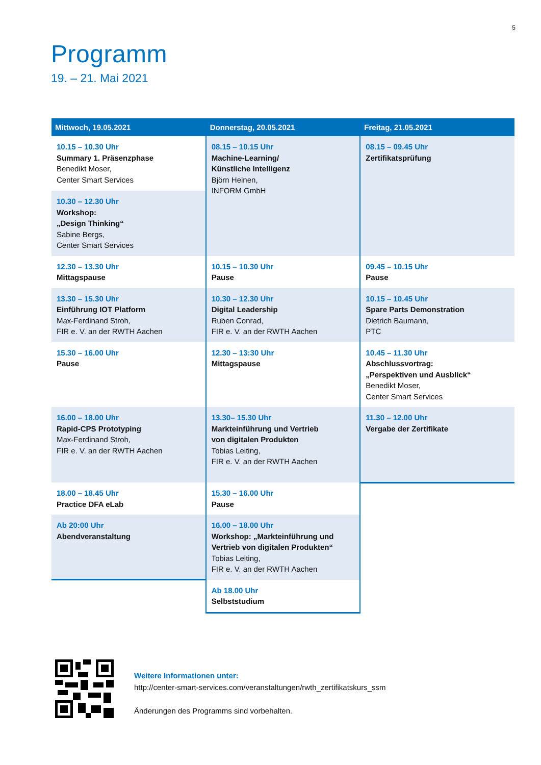5
Programm
19. – 21. Mai 2021
| Mittwoch, 19.05.2021 | Donnerstag, 20.05.2021 | Freitag, 21.05.2021 |
| --- | --- | --- |
| 10.15 – 10.30 Uhr Summary 1. Präsenzphase Benedikt Moser, Center Smart Services | 08.15 – 10.15 Uhr Machine-Learning/ Künstliche Intelligenz Björn Heinen, INFORM GmbH | 08.15 – 09.45 Uhr Zertifikatsprüfung |
| 10.30 – 12.30 Uhr Workshop: „Design Thinking“ Sabine Bergs, Center Smart Services | | |
| 12.30 – 13.30 Uhr Mittagspause | 10.15 – 10.30 Uhr Pause | 09.45 – 10.15 Uhr Pause |
| 13.30 – 15.30 Uhr Einführung IOT Platform Max-Ferdinand Stroh, FIR e. V. an der RWTH Aachen | 10.30 – 12.30 Uhr Digital Leadership Ruben Conrad, FIR e. V. an der RWTH Aachen | 10.15 – 10.45 Uhr Spare Parts Demonstration Dietrich Baumann, PTC |
| 15.30 – 16.00 Uhr Pause | 12.30 – 13:30 Uhr Mittagspause | 10.45 – 11.30 Uhr Abschlussvortrag: „Perspektiven und Ausblick“ Benedikt Moser, Center Smart Services |
| 16.00 – 18.00 Uhr Rapid-CPS Prototyping Max-Ferdinand Stroh, FIR e. V. an der RWTH Aachen | 13.30– 15.30 Uhr Markteinführung und Vertrieb von digitalen Produkten Tobias Leiting, FIR e. V. an der RWTH Aachen | 11.30 – 12.00 Uhr Vergabe der Zertifikate |
| 18.00 – 18.45 Uhr Practice DFA eLab | 15.30 – 16.00 Uhr Pause | |
| Ab 20:00 Uhr Abendveranstaltung | 16.00 – 18.00 Uhr Workshop: „Markteinführung und Vertrieb von digitalen Produkten“ Tobias Leiting, FIR e. V. an der RWTH Aachen | |
| | Ab 18.00 Uhr Selbststudium | |
Weitere Informationen unter:
http://center-smart-services.com/veranstaltungen/rwth_zertifikatskurs_ssm
Änderungen des Programms sind vorbehalten.